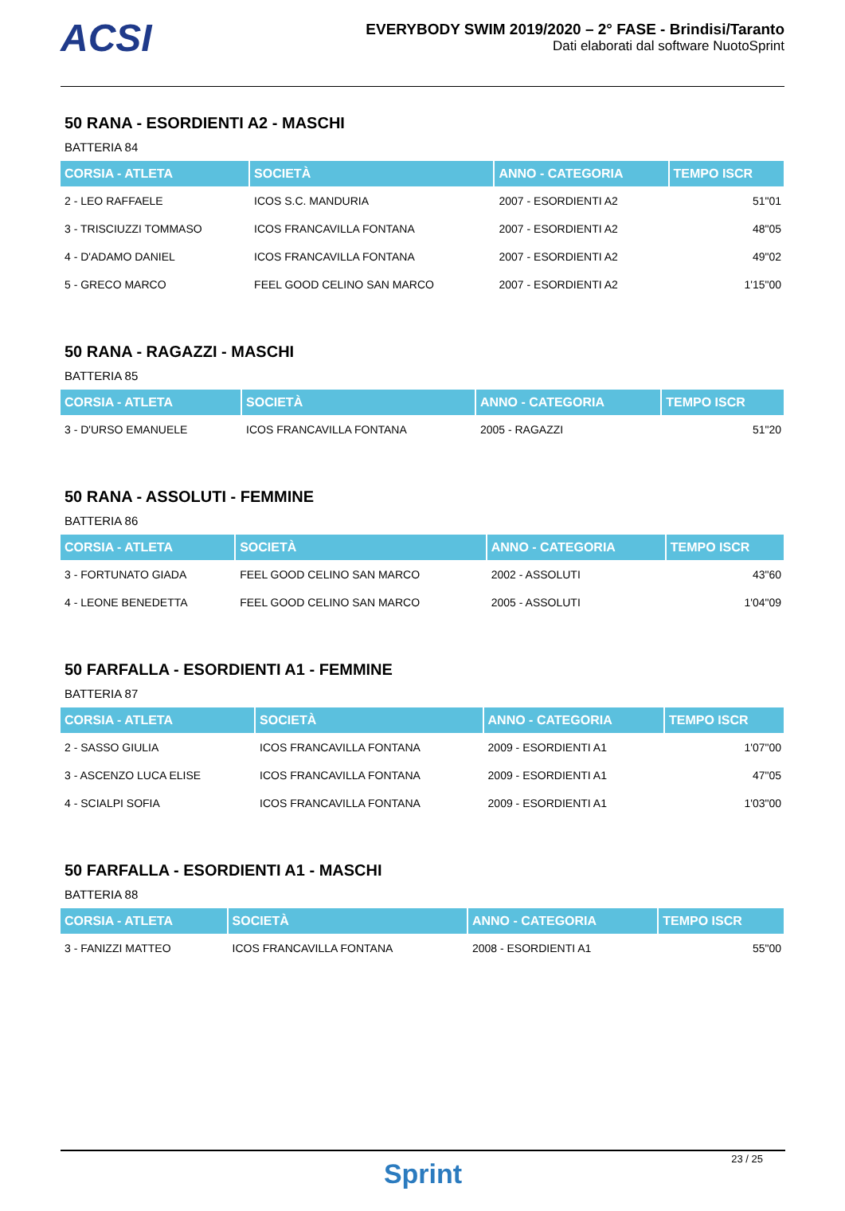ACSI
EVERYBODY SWIM 2019/2020 – 2° FASE - Brindisi/Taranto
Dati elaborati dal software NuotoSprint
50 RANA - ESORDIENTI A2 - MASCHI
BATTERIA 84
| CORSIA - ATLETA | SOCIETÀ | ANNO - CATEGORIA | TEMPO ISCR |
| --- | --- | --- | --- |
| 2 - LEO RAFFAELE | ICOS S.C. MANDURIA | 2007 - ESORDIENTI A2 | 51"01 |
| 3 - TRISCIUZZI TOMMASO | ICOS FRANCAVILLA FONTANA | 2007 - ESORDIENTI A2 | 48"05 |
| 4 - D'ADAMO DANIEL | ICOS FRANCAVILLA FONTANA | 2007 - ESORDIENTI A2 | 49"02 |
| 5 - GRECO MARCO | FEEL GOOD CELINO SAN MARCO | 2007 - ESORDIENTI A2 | 1'15"00 |
50 RANA - RAGAZZI - MASCHI
BATTERIA 85
| CORSIA - ATLETA | SOCIETÀ | ANNO - CATEGORIA | TEMPO ISCR |
| --- | --- | --- | --- |
| 3 - D'URSO EMANUELE | ICOS FRANCAVILLA FONTANA | 2005 - RAGAZZI | 51"20 |
50 RANA - ASSOLUTI - FEMMINE
BATTERIA 86
| CORSIA - ATLETA | SOCIETÀ | ANNO - CATEGORIA | TEMPO ISCR |
| --- | --- | --- | --- |
| 3 - FORTUNATO GIADA | FEEL GOOD CELINO SAN MARCO | 2002 - ASSOLUTI | 43"60 |
| 4 - LEONE BENEDETTA | FEEL GOOD CELINO SAN MARCO | 2005 - ASSOLUTI | 1'04"09 |
50 FARFALLA - ESORDIENTI A1 - FEMMINE
BATTERIA 87
| CORSIA - ATLETA | SOCIETÀ | ANNO - CATEGORIA | TEMPO ISCR |
| --- | --- | --- | --- |
| 2 - SASSO GIULIA | ICOS FRANCAVILLA FONTANA | 2009 - ESORDIENTI A1 | 1'07"00 |
| 3 - ASCENZO LUCA ELISE | ICOS FRANCAVILLA FONTANA | 2009 - ESORDIENTI A1 | 47"05 |
| 4 - SCIALPI SOFIA | ICOS FRANCAVILLA FONTANA | 2009 - ESORDIENTI A1 | 1'03"00 |
50 FARFALLA - ESORDIENTI A1 - MASCHI
BATTERIA 88
| CORSIA - ATLETA | SOCIETÀ | ANNO - CATEGORIA | TEMPO ISCR |
| --- | --- | --- | --- |
| 3 - FANIZZI MATTEO | ICOS FRANCAVILLA FONTANA | 2008 - ESORDIENTI A1 | 55"00 |
23 / 25
Sprint